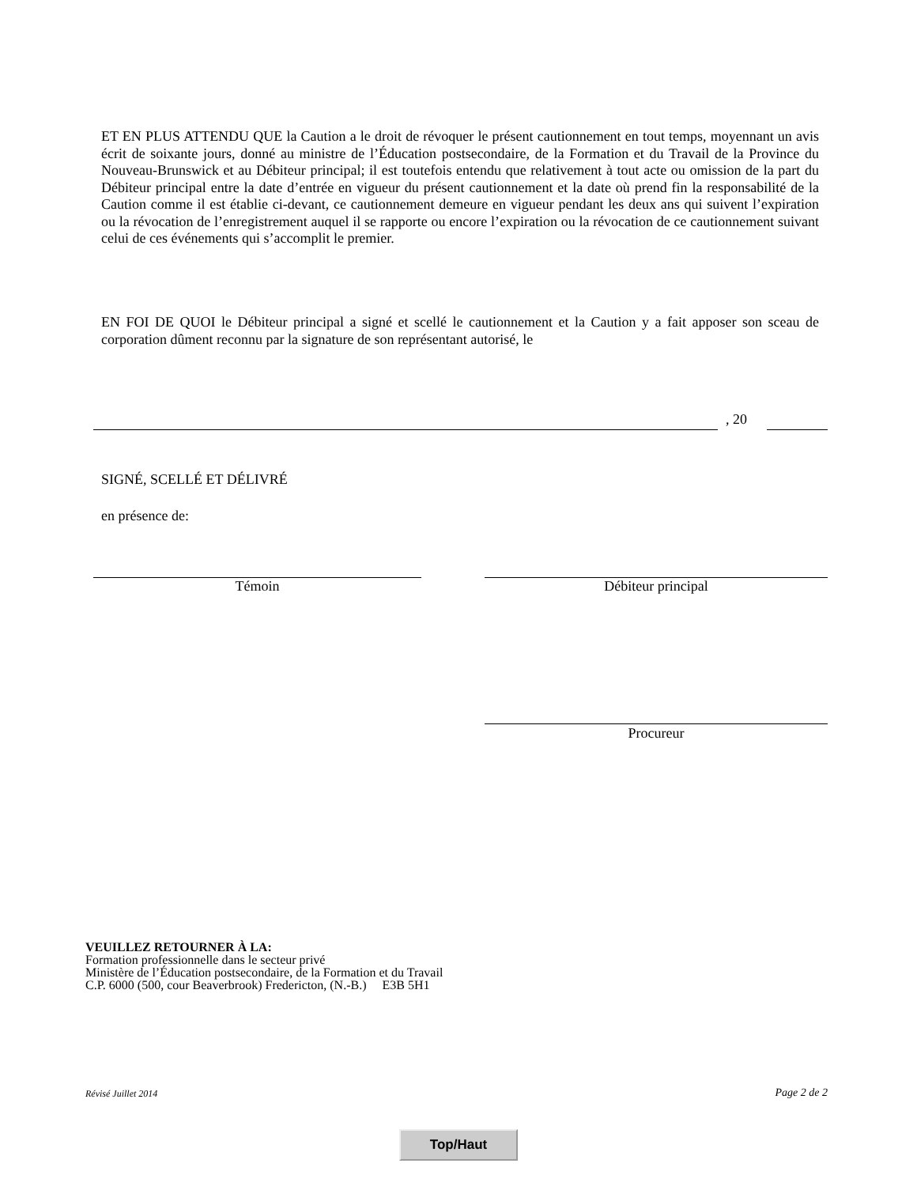ET EN PLUS ATTENDU QUE la Caution a le droit de révoquer le présent cautionnement en tout temps, moyennant un avis écrit de soixante jours, donné au ministre de l’Éducation postsecondaire, de la Formation et du Travail de la Province du Nouveau-Brunswick et au Débiteur principal; il est toutefois entendu que relativement à tout acte ou omission de la part du Débiteur principal entre la date d’entrée en vigueur du présent cautionnement et la date où prend fin la responsabilité de la Caution comme il est établie ci-devant, ce cautionnement demeure en vigueur pendant les deux ans qui suivent l’expiration ou la révocation de l’enregistrement auquel il se rapporte ou encore l’expiration ou la révocation de ce cautionnement suivant celui de ces événements qui s’accomplit le premier.
EN FOI DE QUOI le Débiteur principal a signé et scellé le cautionnement et la Caution y a fait apposer son sceau de corporation dûment reconnu par la signature de son représentant autorisé, le
, 20
SIGNÉ, SCELLÉ ET DÉLIVRÉ
en présence de:
Témoin Débiteur principal
Procureur
VEUILLEZ RETOURNER À LA:
Formation professionnelle dans le secteur privé
Ministère de l’Éducation postsecondaire, de la Formation et du Travail
C.P. 6000 (500, cour Beaverbrook) Fredericton, (N.-B.) E3B 5H1
Révisé Juillet 2014 Page 2 de 2
Top/Haut